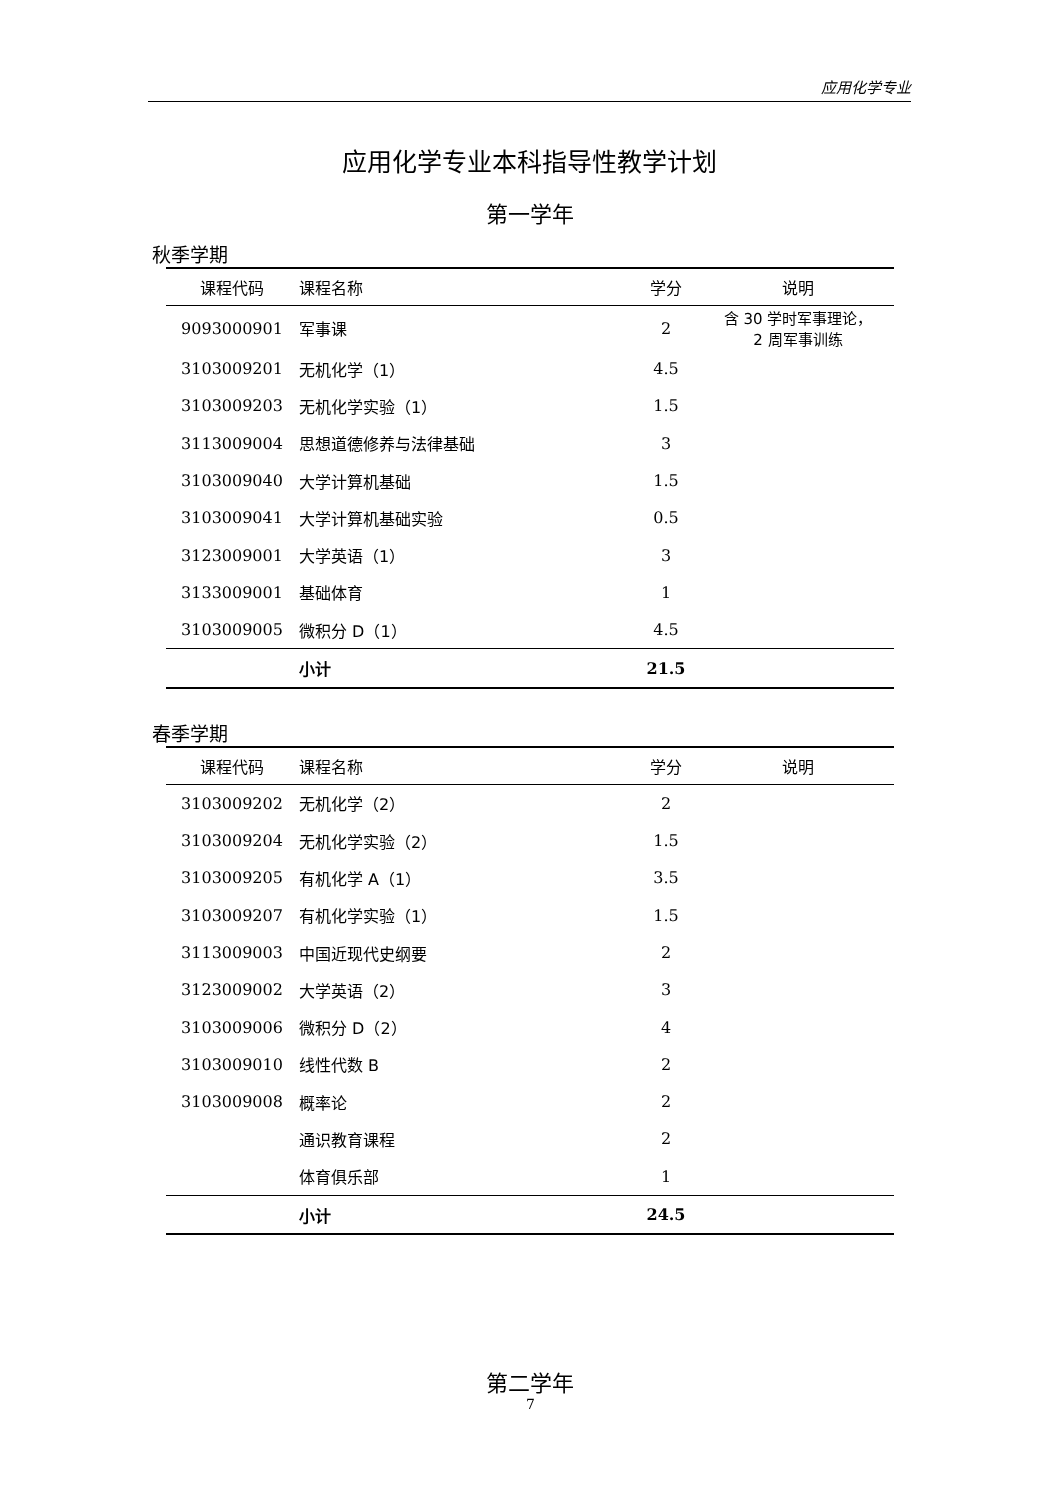应用化学专业
应用化学专业本科指导性教学计划
第一学年
秋季学期
| 课程代码 | 课程名称 | 学分 | 说明 |
| --- | --- | --- | --- |
| 9093000901 | 军事课 | 2 | 含 30 学时军事理论， 2 周军事训练 |
| 3103009201 | 无机化学（1） | 4.5 | |
| 3103009203 | 无机化学实验（1） | 1.5 | |
| 3113009004 | 思想道德修养与法律基础 | 3 | |
| 3103009040 | 大学计算机基础 | 1.5 | |
| 3103009041 | 大学计算机基础实验 | 0.5 | |
| 3123009001 | 大学英语（1） | 3 | |
| 3133009001 | 基础体育 | 1 | |
| 3103009005 | 微积分 D（1） | 4.5 | |
| | 小计 | 21.5 | |
春季学期
| 课程代码 | 课程名称 | 学分 | 说明 |
| --- | --- | --- | --- |
| 3103009202 | 无机化学（2） | 2 | |
| 3103009204 | 无机化学实验（2） | 1.5 | |
| 3103009205 | 有机化学 A（1） | 3.5 | |
| 3103009207 | 有机化学实验（1） | 1.5 | |
| 3113009003 | 中国近现代史纲要 | 2 | |
| 3123009002 | 大学英语（2） | 3 | |
| 3103009006 | 微积分 D（2） | 4 | |
| 3103009010 | 线性代数 B | 2 | |
| 3103009008 | 概率论 | 2 | |
| | 通识教育课程 | 2 | |
| | 体育俱乐部 | 1 | |
| | 小计 | 24.5 | |
第二学年
7